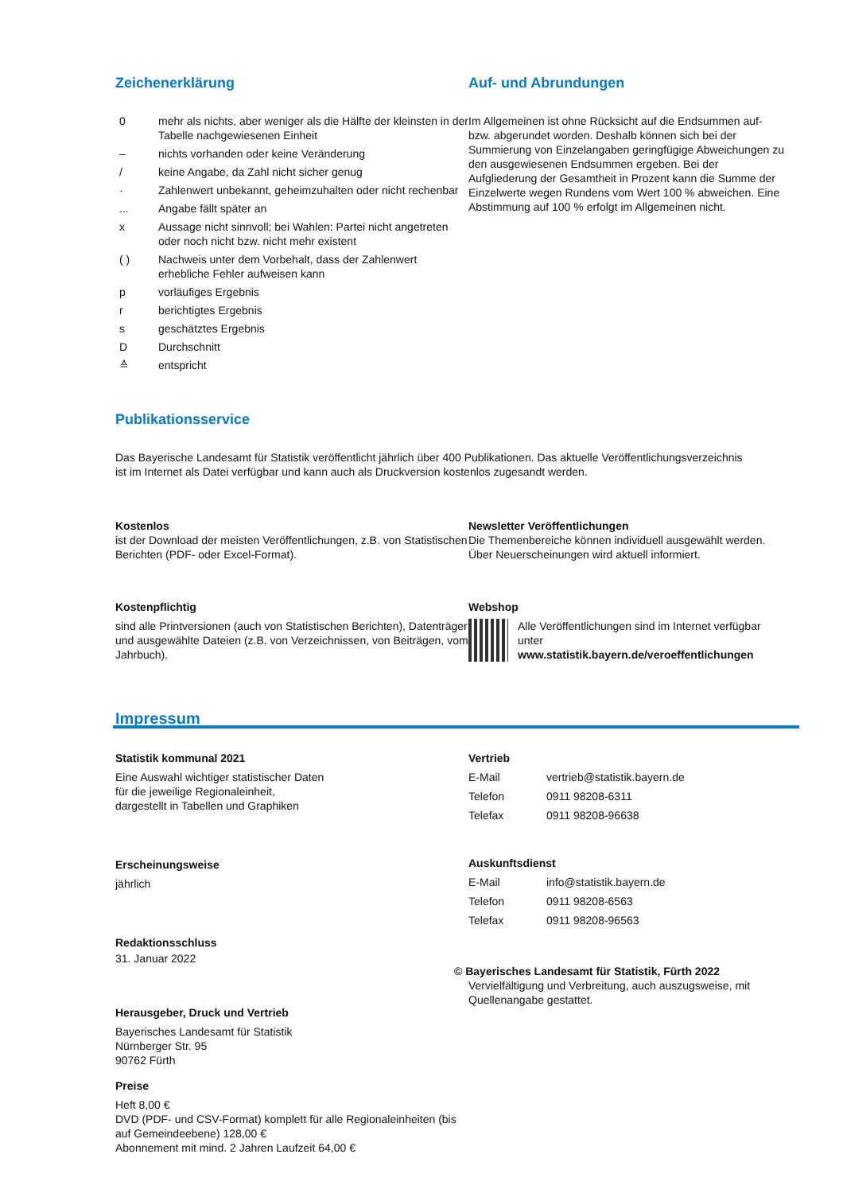Zeichenerklärung
| 0 | mehr als nichts, aber weniger als die Hälfte der kleinsten in der Tabelle nachgewiesenen Einheit |
| – | nichts vorhanden oder keine Veränderung |
| / | keine Angabe, da Zahl nicht sicher genug |
| · | Zahlenwert unbekannt, geheimzuhalten oder nicht rechenbar |
| ... | Angabe fällt später an |
| x | Aussage nicht sinnvoll; bei Wahlen: Partei nicht angetreten oder noch nicht bzw. nicht mehr existent |
| ( ) | Nachweis unter dem Vorbehalt, dass der Zahlenwert erhebliche Fehler aufweisen kann |
| p | vorläufiges Ergebnis |
| r | berichtigtes Ergebnis |
| s | geschätztes Ergebnis |
| D | Durchschnitt |
| ≙ | entspricht |
Auf- und Abrundungen
Im Allgemeinen ist ohne Rücksicht auf die Endsummen auf- bzw. abgerundet worden. Deshalb können sich bei der Summierung von Einzelangaben geringfügige Abweichungen zu den ausgewiesenen Endsummen ergeben. Bei der Aufgliederung der Gesamtheit in Prozent kann die Summe der Einzelwerte wegen Rundens vom Wert 100 % abweichen. Eine Abstimmung auf 100 % erfolgt im Allgemeinen nicht.
Publikationsservice
Das Bayerische Landesamt für Statistik veröffentlicht jährlich über 400 Publikationen. Das aktuelle Veröffentlichungsverzeichnis ist im Internet als Datei verfügbar und kann auch als Druckversion kostenlos zugesandt werden.
Kostenlos
ist der Download der meisten Veröffentlichungen, z.B. von Statistischen Berichten (PDF- oder Excel-Format).
Newsletter Veröffentlichungen
Die Themenbereiche können individuell ausgewählt werden. Über Neuerscheinungen wird aktuell informiert.
Kostenpflichtig
sind alle Printversionen (auch von Statistischen Berichten), Datenträger und ausgewählte Dateien (z.B. von Verzeichnissen, von Beiträgen, vom Jahrbuch).
Webshop
Alle Veröffentlichungen sind im Internet verfügbar unter
www.statistik.bayern.de/veroeffentlichungen
Impressum
Statistik kommunal 2021
Eine Auswahl wichtiger statistischer Daten
für die jeweilige Regionaleinheit,
dargestellt in Tabellen und Graphiken
Erscheinungsweise
jährlich
Redaktionsschluss
31. Januar 2022
Herausgeber, Druck und Vertrieb
Bayerisches Landesamt für Statistik
Nürnberger Str. 95
90762 Fürth
Preise
Heft 8,00 €
DVD (PDF- und CSV-Format) komplett für alle Regionaleinheiten (bis auf Gemeindeebene) 128,00 €
Abonnement mit mind. 2 Jahren Laufzeit 64,00 €
Vertrieb
| E-Mail | vertrieb@statistik.bayern.de |
| Telefon | 0911 98208-6311 |
| Telefax | 0911 98208-96638 |
Auskunftsdienst
| E-Mail | info@statistik.bayern.de |
| Telefon | 0911 98208-6563 |
| Telefax | 0911 98208-96563 |
© Bayerisches Landesamt für Statistik, Fürth 2022
Vervielfältigung und Verbreitung, auch auszugsweise, mit Quellenangabe gestattet.